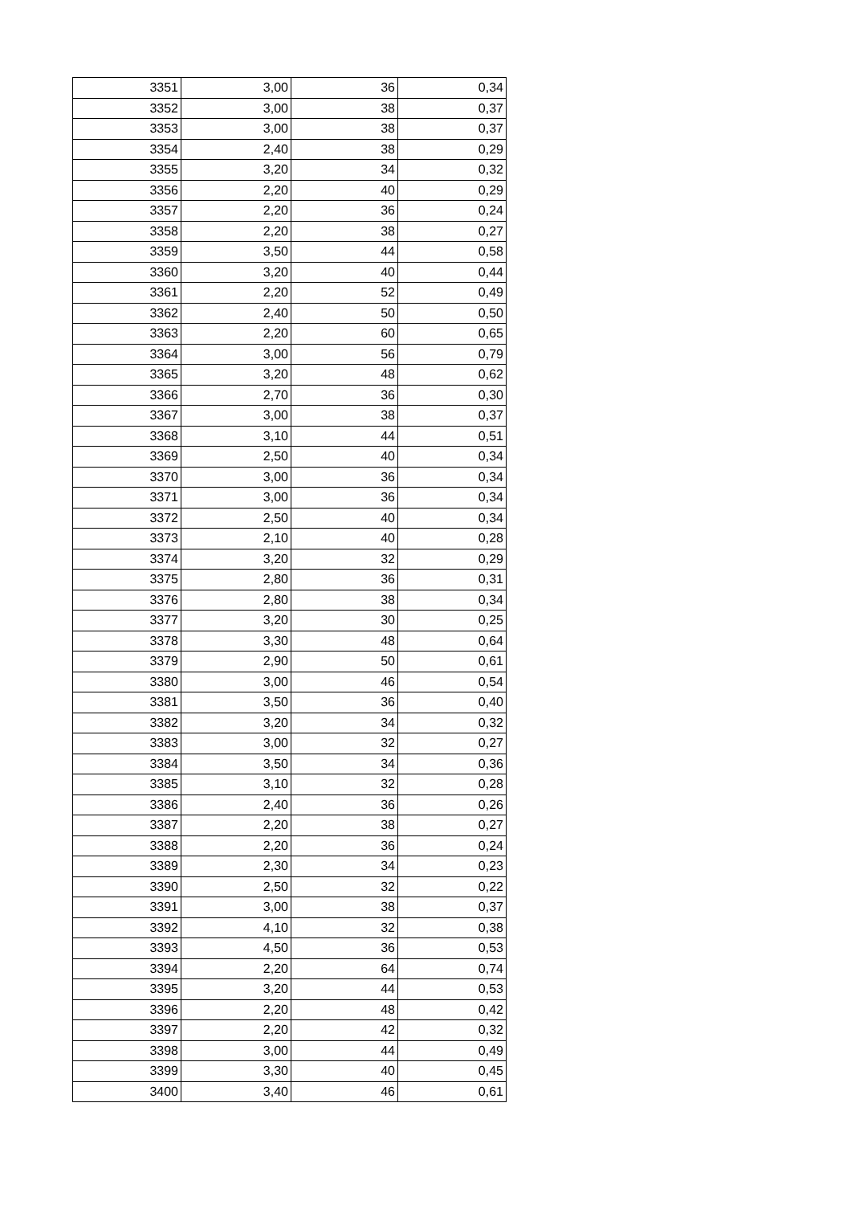| 3351 | 3,00 | 36 | 0,34 |
| 3352 | 3,00 | 38 | 0,37 |
| 3353 | 3,00 | 38 | 0,37 |
| 3354 | 2,40 | 38 | 0,29 |
| 3355 | 3,20 | 34 | 0,32 |
| 3356 | 2,20 | 40 | 0,29 |
| 3357 | 2,20 | 36 | 0,24 |
| 3358 | 2,20 | 38 | 0,27 |
| 3359 | 3,50 | 44 | 0,58 |
| 3360 | 3,20 | 40 | 0,44 |
| 3361 | 2,20 | 52 | 0,49 |
| 3362 | 2,40 | 50 | 0,50 |
| 3363 | 2,20 | 60 | 0,65 |
| 3364 | 3,00 | 56 | 0,79 |
| 3365 | 3,20 | 48 | 0,62 |
| 3366 | 2,70 | 36 | 0,30 |
| 3367 | 3,00 | 38 | 0,37 |
| 3368 | 3,10 | 44 | 0,51 |
| 3369 | 2,50 | 40 | 0,34 |
| 3370 | 3,00 | 36 | 0,34 |
| 3371 | 3,00 | 36 | 0,34 |
| 3372 | 2,50 | 40 | 0,34 |
| 3373 | 2,10 | 40 | 0,28 |
| 3374 | 3,20 | 32 | 0,29 |
| 3375 | 2,80 | 36 | 0,31 |
| 3376 | 2,80 | 38 | 0,34 |
| 3377 | 3,20 | 30 | 0,25 |
| 3378 | 3,30 | 48 | 0,64 |
| 3379 | 2,90 | 50 | 0,61 |
| 3380 | 3,00 | 46 | 0,54 |
| 3381 | 3,50 | 36 | 0,40 |
| 3382 | 3,20 | 34 | 0,32 |
| 3383 | 3,00 | 32 | 0,27 |
| 3384 | 3,50 | 34 | 0,36 |
| 3385 | 3,10 | 32 | 0,28 |
| 3386 | 2,40 | 36 | 0,26 |
| 3387 | 2,20 | 38 | 0,27 |
| 3388 | 2,20 | 36 | 0,24 |
| 3389 | 2,30 | 34 | 0,23 |
| 3390 | 2,50 | 32 | 0,22 |
| 3391 | 3,00 | 38 | 0,37 |
| 3392 | 4,10 | 32 | 0,38 |
| 3393 | 4,50 | 36 | 0,53 |
| 3394 | 2,20 | 64 | 0,74 |
| 3395 | 3,20 | 44 | 0,53 |
| 3396 | 2,20 | 48 | 0,42 |
| 3397 | 2,20 | 42 | 0,32 |
| 3398 | 3,00 | 44 | 0,49 |
| 3399 | 3,30 | 40 | 0,45 |
| 3400 | 3,40 | 46 | 0,61 |